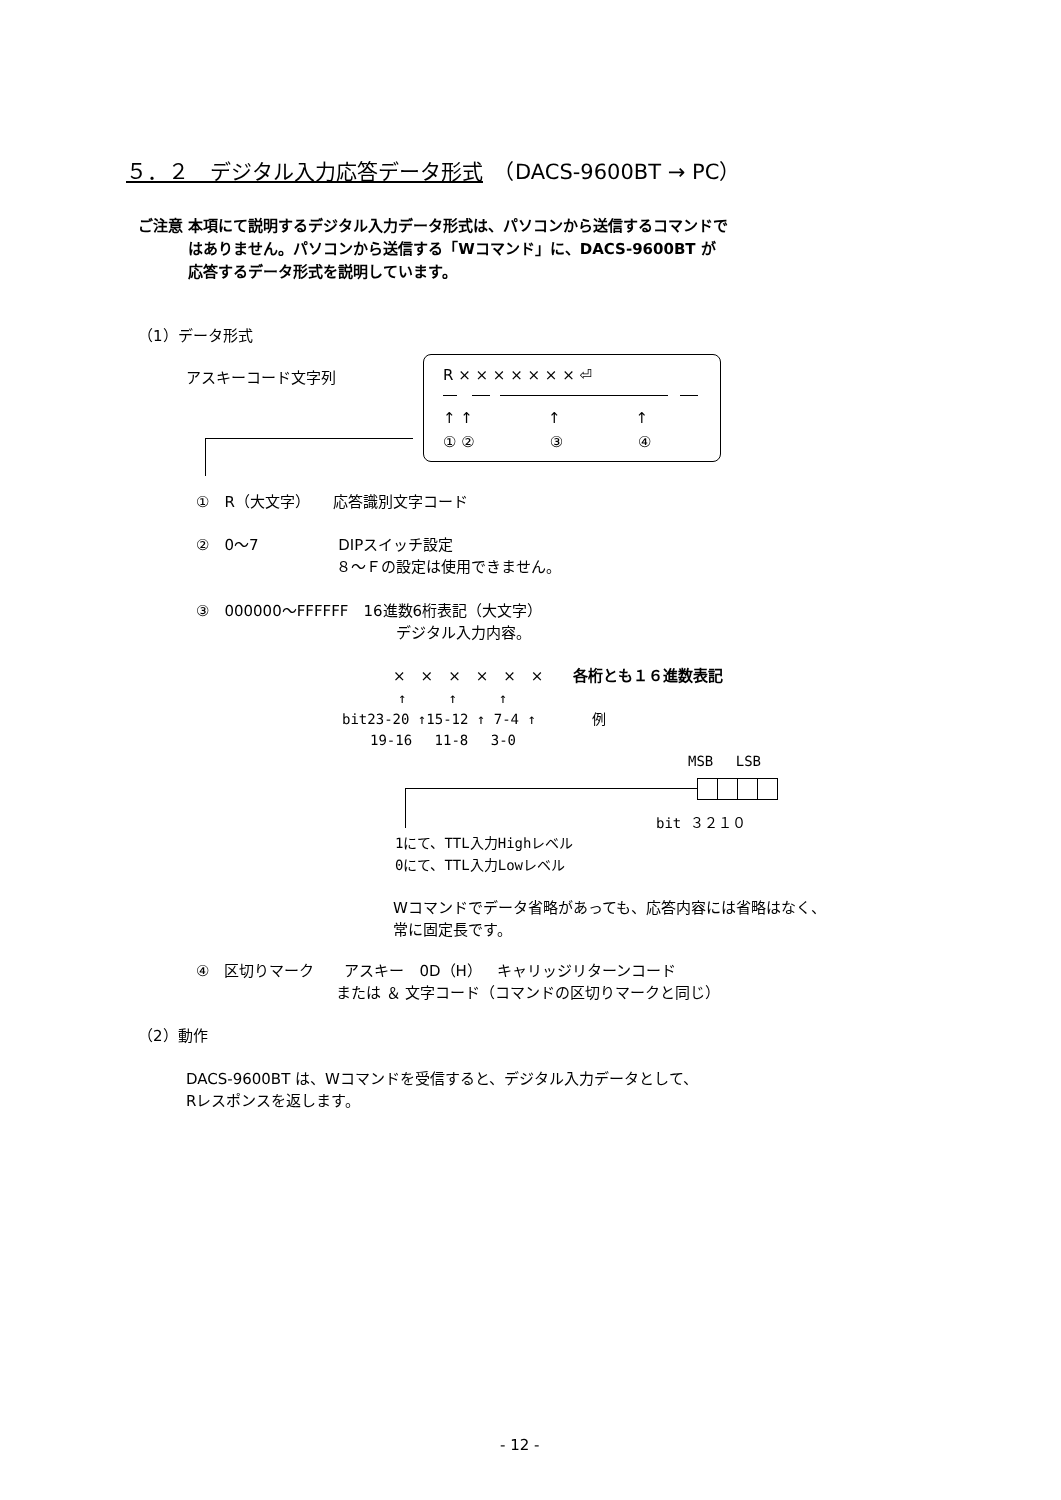５．２　デジタル入力応答データ形式　（DACS-9600BT → PC）
ご注意 本項にて説明するデジタル入力データ形式は、パソコンから送信するコマンドで
　　　 はありません。パソコンから送信する「Wコマンド」に、DACS-9600BT が
　　　 応答するデータ形式を説明しています。
（1）データ形式
アスキーコード文字列 R × × × × × × × ⏎
↑ ↑　　　　　↑　　　　　↑
① ②　　　　　③　　　　　④
①　R（大文字）　　応答識別文字コード
②　0～7　　　　　 DIPスイッチ設定
　　　　　　　　　 ８～Ｆの設定は使用できません。
③　000000～FFFFFF　16進数6桁表記（大文字）
　　　　　　　　　　　　　 デジタル入力内容。
×　×　×　×　×　×　　各桁とも１６進数表記
　　　　↑　　　↑　　　↑
bit23-20 ↑15-12 ↑ 7-4 ↑　　　　例
　　19-16　 11-8　 3-0
MSB　 LSB
bit ３２１０
1にて、TTL入力Highレベル
0にて、TTL入力Lowレベル
Wコマンドでデータ省略があっても、応答内容には省略はなく、
常に固定長です。
④　区切りマーク　　アスキー　0D（H）　キャリッジリターンコード
　　　　　　　　　 または ＆ 文字コード（コマンドの区切りマークと同じ）
（2）動作
DACS-9600BT は、Wコマンドを受信すると、デジタル入力データとして、
Rレスポンスを返します。
- 12 -